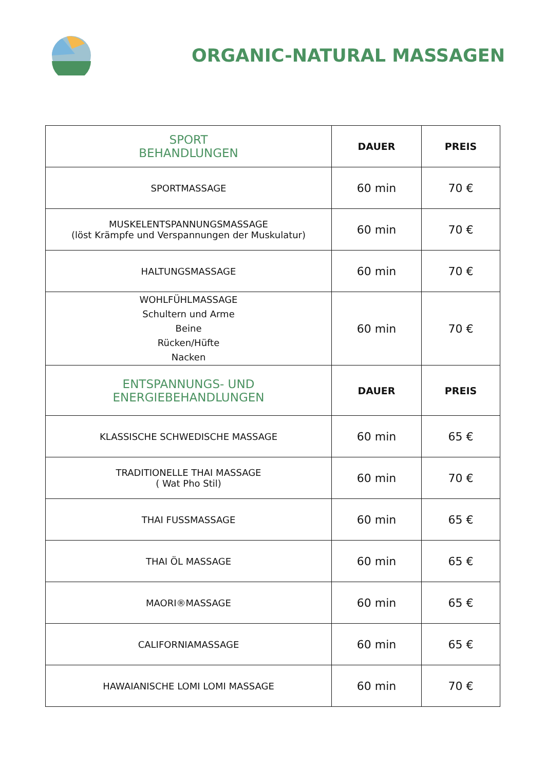ORGANIC-NATURAL MASSAGEN
| SPORT BEHANDLUNGEN | DAUER | PREIS |
| --- | --- | --- |
| SPORTMASSAGE | 60 min | 70 € |
| MUSKELENTSPANNUNGSMASSAGE (löst Krämpfe und Verspannungen der Muskulatur) | 60 min | 70 € |
| HALTUNGSMASSAGE | 60 min | 70 € |
| WOHLFÜHLMASSAGE Schultern und Arme Beine Rücken/Hüfte Nacken | 60 min | 70 € |
| ENTSPANNUNGS- UND ENERGIEBEHANDLUNGEN | DAUER | PREIS |
| KLASSISCHE SCHWEDISCHE MASSAGE | 60 min | 65 € |
| TRADITIONELLE THAI MASSAGE ( Wat Pho Stil) | 60 min | 70 € |
| THAI FUSSMASSAGE | 60 min | 65 € |
| THAI ÖL MASSAGE | 60 min | 65 € |
| MAORI®MASSAGE | 60 min | 65 € |
| CALIFORNIAMASSAGE | 60 min | 65 € |
| HAWAIANISCHE LOMI LOMI MASSAGE | 60 min | 70 € |